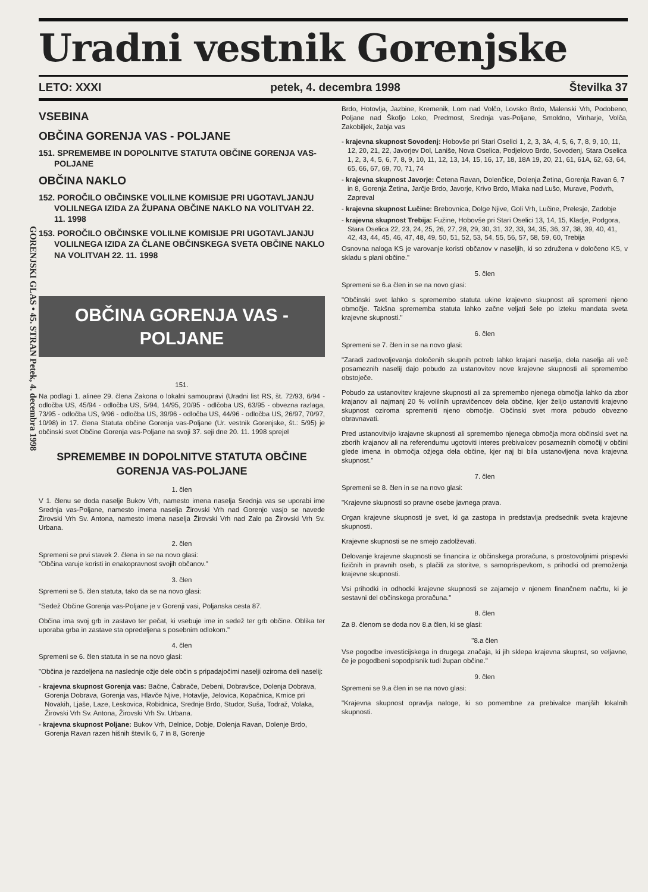GORENJSKI GLAS • 45. STRAN Petek, 4. decembra 1998
Uradni vestnik Gorenjske
LETO: XXXI petek, 4. decembra 1998 Številka 37
VSEBINA
OBČINA GORENJA VAS - POLJANE
151. SPREMEMBE IN DOPOLNITVE STATUTA OBČINE GORENJA VAS-POLJANE
OBČINA NAKLO
152. POROČILO OBČINSKE VOLILNE KOMISIJE PRI UGOTAVLJANJU VOLILNEGA IZIDA ZA ŽUPANA OBČINE NAKLO NA VOLITVAH 22. 11. 1998
153. POROČILO OBČINSKE VOLILNE KOMISIJE PRI UGOTAVLJANJU VOLILNEGA IZIDA ZA ČLANE OBČINSKEGA SVETA OBČINE NAKLO NA VOLITVAH 22. 11. 1998
OBČINA GORENJA VAS - POLJANE
151.
Na podlagi 1. alinee 29. člena Zakona o lokalni samoupravi (Uradni list RS, št. 72/93, 6/94 - odločba US, 45/94 - odločba US, 5/94, 14/95, 20/95 - odlčoba US, 63/95 - obvezna razlaga, 73/95 - odločba US, 9/96 - odločba US, 39/96 - odločba US, 44/96 - odločba US, 26/97, 70/97, 10/98) in 17. člena Statuta občine Gorenja vas-Poljane (Ur. vestnik Gorenjske, št.: 5/95) je občinski svet Občine Gorenja vas-Poljane na svoji 37. seji dne 20. 11. 1998 sprejel
SPREMEMBE IN DOPOLNITVE STATUTA OBČINE GORENJA VAS-POLJANE
1. člen
V 1. členu se doda naselje Bukov Vrh, namesto imena naselja Srednja vas se uporabi ime Srednja vas-Poljane, namesto imena naselja Žirovski Vrh nad Gorenjo vasjo se navede Žirovski Vrh Sv. Antona, namesto imena naselja Žirovski Vrh nad Zalo pa Žirovski Vrh Sv. Urbana.
2. člen
Spremeni se prvi stavek 2. člena in se na novo glasi:
"Občina varuje koristi in enakopravnost svojih občanov."
3. člen
Spremeni se 5. člen statuta, tako da se na novo glasi:
"Sedež Občine Gorenja vas-Poljane je v Gorenji vasi, Poljanska cesta 87.
Občina ima svoj grb in zastavo ter pečat, ki vsebuje ime in sedež ter grb občine. Oblika ter uporaba grba in zastave sta opredeljena s posebnim odlokom."
4. člen
Spremeni se 6. člen statuta in se na novo glasi:
"Občina je razdeljena na naslednje ožje dele občin s pripadajočimi naselji oziroma deli naselij:
- krajevna skupnost Gorenja vas: Bačne, Čabrače, Debeni, Dobravšce, Dolenja Dobrava, Gorenja Dobrava, Gorenja vas, Hlavče Njive, Hotavlje, Jelovica, Kopačnica, Krnice pri Novakih, Ljaše, Laze, Leskovica, Robidnica, Srednje Brdo, Studor, Suša, Todraž, Volaka, Žirovski Vrh Sv. Antona, Žirovski Vrh Sv. Urbana.
- krajevna skupnost Poljane: Bukov Vrh, Delnice, Dobje, Dolenja Ravan, Dolenje Brdo, Gorenja Ravan razen hišnih številk 6, 7 in 8, Gorenje
Brdo, Hotovlja, Jazbine, Kremenik, Lom nad Volčo, Lovsko Brdo, Malenski Vrh, Podobeno, Poljane nad Škofjo Loko, Predmost, Srednja vas-Poljane, Smoldno, Vinharje, Volča, Zakobiljek, žabja vas
- krajevna skupnost Sovodenj: Hobovše pri Stari Oselici 1, 2, 3, 3A, 4, 5, 6, 7, 8, 9, 10, 11, 12, 20, 21, 22, Javorjev Dol, Laniše, Nova Oselica, Podjelovo Brdo, Sovodenj, Stara Oselica 1, 2, 3, 4, 5, 6, 7, 8, 9, 10, 11, 12, 13, 14, 15, 16, 17, 18, 18A 19, 20, 21, 61, 61A, 62, 63, 64, 65, 66, 67, 69, 70, 71, 74
- krajevna skupnost Javorje: Četena Ravan, Dolenčice, Dolenja Žetina, Gorenja Ravan 6, 7 in 8, Gorenja Žetina, Jarčje Brdo, Javorje, Krivo Brdo, Mlaka nad Lušo, Murave, Podvrh, Zapreval
- krajevna skupnost Lučine: Brebovnica, Dolge Njive, Goli Vrh, Lučine, Prelesje, Zadobje
- krajevna skupnost Trebija: Fužine, Hobovše pri Stari Oselici 13, 14, 15, Kladje, Podgora, Stara Oselica 22, 23, 24, 25, 26, 27, 28, 29, 30, 31, 32, 33, 34, 35, 36, 37, 38, 39, 40, 41, 42, 43, 44, 45, 46, 47, 48, 49, 50, 51, 52, 53, 54, 55, 56, 57, 58, 59, 60, Trebija
Osnovna naloga KS je varovanje koristi občanov v naseljih, ki so združena v določeno KS, v skladu s plani občine."
5. člen
Spremeni se 6.a člen in se na novo glasi:
"Občinski svet lahko s spremembo statuta ukine krajevno skupnost ali spremeni njeno območje. Takšna sprememba statuta lahko začne veljati šele po izteku mandata sveta krajevne skupnosti."
6. člen
Spremeni se 7. člen in se na novo glasi:
"Zaradi zadovoljevanja določenih skupnih potreb lahko krajani naselja, dela naselja ali več posameznih naselij dajo pobudo za ustanovitev nove krajevne skupnosti ali spremembo obstoječe.
Pobudo za ustanovitev krajevne skupnosti ali za spremembo njenega območja lahko da zbor krajanov ali najmanj 20 % volilnih upravičencev dela občine, kjer želijo ustanoviti krajevno skupnost oziroma spremeniti njeno območje. Občinski svet mora pobudo obvezno obravnavati.
Pred ustanovitvijo krajavne skupnosti ali spremembo njenega območja mora občinski svet na zborih krajanov ali na referendumu ugotoviti interes prebivalcev posameznih območij v občini glede imena in območja ožjega dela občine, kjer naj bi bila ustanovljena nova krajevna skupnost."
7. člen
Spremeni se 8. člen in se na novo glasi:
"Krajevne skupnosti so pravne osebe javnega prava.
Organ krajevne skupnosti je svet, ki ga zastopa in predstavlja predsednik sveta krajevne skupnosti.
Krajevne skupnosti se ne smejo zadolževati.
Delovanje krajevne skupnosti se financira iz občinskega proračuna, s prostovoljnimi prispevki fizičnih in pravnih oseb, s plačili za storitve, s samoprispevkom, s prihodki od premoženja krajevne skupnosti.
Vsi prihodki in odhodki krajevne skupnosti se zajamejo v njenem finančnem načrtu, ki je sestavni del občinskega proračuna."
8. člen
Za 8. členom se doda nov 8.a člen, ki se glasi:
"8.a člen
Vse pogodbe investicijskega in drugega značaja, ki jih sklepa krajevna skupnst, so veljavne, če je pogodbeni sopodpisnik tudi župan občine."
9. člen
Spremeni se 9.a člen in se na novo glasi:
"Krajevna skupnost opravlja naloge, ki so pomembne za prebivalce manjših lokalnih skupnosti.